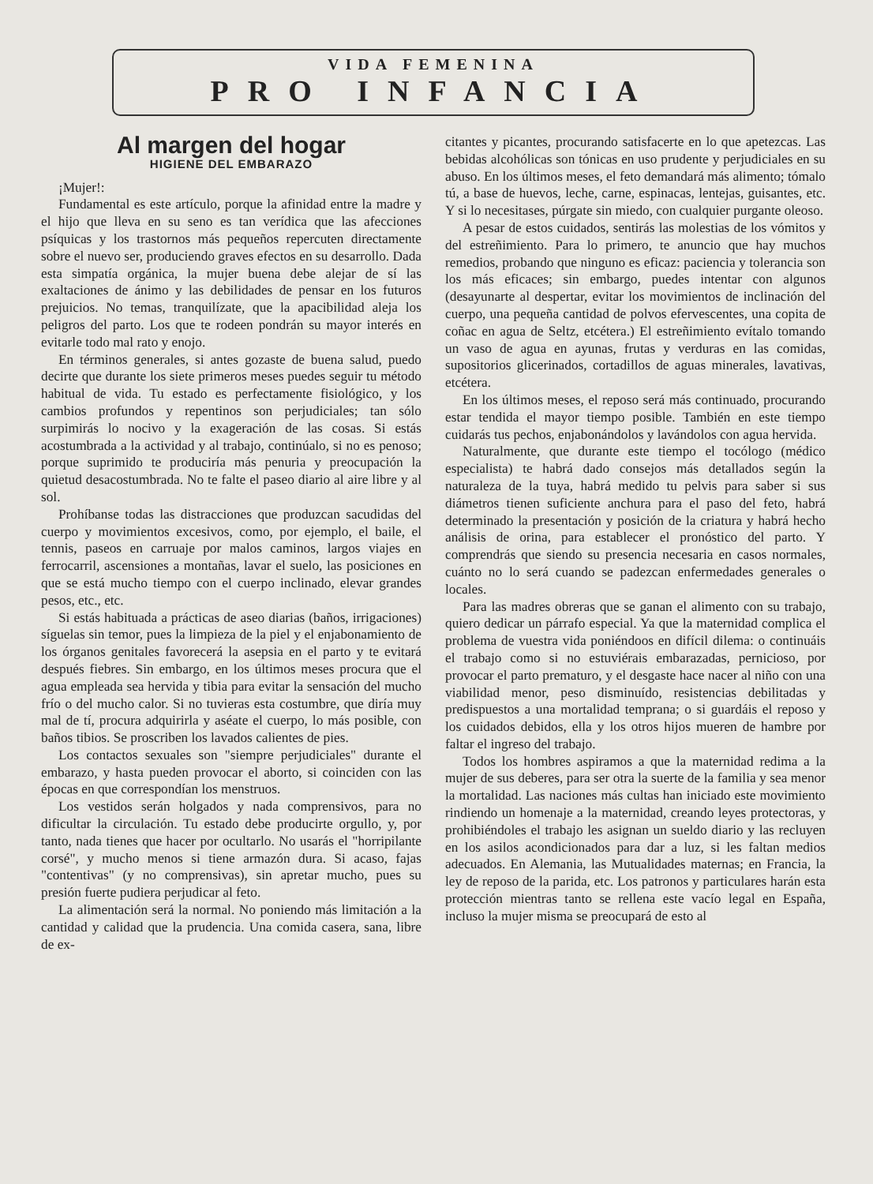VIDA FEMENINA
PRO INFANCIA
Al margen del hogar
HIGIENE DEL EMBARAZO
¡Mujer!:
Fundamental es este artículo, porque la afinidad entre la madre y el hijo que lleva en su seno es tan verídica que las afecciones psíquicas y los trastornos más pequeños repercuten directamente sobre el nuevo ser, produciendo graves efectos en su desarrollo. Dada esta simpatía orgánica, la mujer buena debe alejar de sí las exaltaciones de ánimo y las debilidades de pensar en los futuros prejuicios. No temas, tranquilízate, que la apacibilidad aleja los peligros del parto. Los que te rodeen pondrán su mayor interés en evitarle todo mal rato y enojo.
En términos generales, si antes gozaste de buena salud, puedo decirte que durante los siete primeros meses puedes seguir tu método habitual de vida. Tu estado es perfectamente fisiológico, y los cambios profundos y repentinos son perjudiciales; tan sólo surpimirás lo nocivo y la exageración de las cosas. Si estás acostumbrada a la actividad y al trabajo, continúalo, si no es penoso; porque suprimido te produciría más penuria y preocupación la quietud desacostumbrada. No te falte el paseo diario al aire libre y al sol.
Prohíbanse todas las distracciones que produzcan sacudidas del cuerpo y movimientos excesivos, como, por ejemplo, el baile, el tennis, paseos en carruaje por malos caminos, largos viajes en ferrocarril, ascensiones a montañas, lavar el suelo, las posiciones en que se está mucho tiempo con el cuerpo inclinado, elevar grandes pesos, etc., etc.
Si estás habituada a prácticas de aseo diarias (baños, irrigaciones) síguelas sin temor, pues la limpieza de la piel y el enjabonamiento de los órganos genitales favorecerá la asepsia en el parto y te evitará después fiebres. Sin embargo, en los últimos meses procura que el agua empleada sea hervida y tibia para evitar la sensación del mucho frío o del mucho calor. Si no tuvieras esta costumbre, que diría muy mal de tí, procura adquirirla y aséate el cuerpo, lo más posible, con baños tibios. Se proscriben los lavados calientes de pies.
Los contactos sexuales son "siempre perjudiciales" durante el embarazo, y hasta pueden provocar el aborto, si coinciden con las épocas en que correspondían los menstruos.
Los vestidos serán holgados y nada comprensivos, para no dificultar la circulación. Tu estado debe producirte orgullo, y, por tanto, nada tienes que hacer por ocultarlo. No usarás el "horripilante corsé", y mucho menos si tiene armazón dura. Si acaso, fajas "contentivas" (y no comprensivas), sin apretar mucho, pues su presión fuerte pudiera perjudicar al feto.
La alimentación será la normal. No poniendo más limitación a la cantidad y calidad que la prudencia. Una comida casera, sana, libre de ex-
citantes y picantes, procurando satisfacerte en lo que apetezcas. Las bebidas alcohólicas son tónicas en uso prudente y perjudiciales en su abuso. En los últimos meses, el feto demandará más alimento; tómalo tú, a base de huevos, leche, carne, espinacas, lentejas, guisantes, etc. Y si lo necesitases, púrgate sin miedo, con cualquier purgante oleoso.
A pesar de estos cuidados, sentirás las molestias de los vómitos y del estreñimiento. Para lo primero, te anuncio que hay muchos remedios, probando que ninguno es eficaz: paciencia y tolerancia son los más eficaces; sin embargo, puedes intentar con algunos (desayunarte al despertar, evitar los movimientos de inclinación del cuerpo, una pequeña cantidad de polvos efervescentes, una copita de coñac en agua de Seltz, etcétera.) El estreñimiento evítalo tomando un vaso de agua en ayunas, frutas y verduras en las comidas, supositorios glicerinados, cortadillos de aguas minerales, lavativas, etcétera.
En los últimos meses, el reposo será más continuado, procurando estar tendida el mayor tiempo posible. También en este tiempo cuidarás tus pechos, enjabonándolos y lavándolos con agua hervida.
Naturalmente, que durante este tiempo el tocólogo (médico especialista) te habrá dado consejos más detallados según la naturaleza de la tuya, habrá medido tu pelvis para saber si sus diámetros tienen suficiente anchura para el paso del feto, habrá determinado la presentación y posición de la criatura y habrá hecho análisis de orina, para establecer el pronóstico del parto. Y comprendrás que siendo su presencia necesaria en casos normales, cuánto no lo será cuando se padezcan enfermedades generales o locales.
Para las madres obreras que se ganan el alimento con su trabajo, quiero dedicar un párrafo especial. Ya que la maternidad complica el problema de vuestra vida poniéndoos en difícil dilema: o continuáis el trabajo como si no estuviérais embarazadas, pernicioso, por provocar el parto prematuro, y el desgaste hace nacer al niño con una viabilidad menor, peso disminuído, resistencias debilitadas y predispuestos a una mortalidad temprana; o si guardáis el reposo y los cuidados debidos, ella y los otros hijos mueren de hambre por faltar el ingreso del trabajo.
Todos los hombres aspiramos a que la maternidad redima a la mujer de sus deberes, para ser otra la suerte de la familia y sea menor la mortalidad. Las naciones más cultas han iniciado este movimiento rindiendo un homenaje a la maternidad, creando leyes protectoras, y prohibiéndoles el trabajo les asignan un sueldo diario y las recluyen en los asilos acondicionados para dar a luz, si les faltan medios adecuados. En Alemania, las Mutualidades maternas; en Francia, la ley de reposo de la parida, etc. Los patronos y particulares harán esta protección mientras tanto se rellena este vacío legal en España, incluso la mujer misma se preocupará de esto al